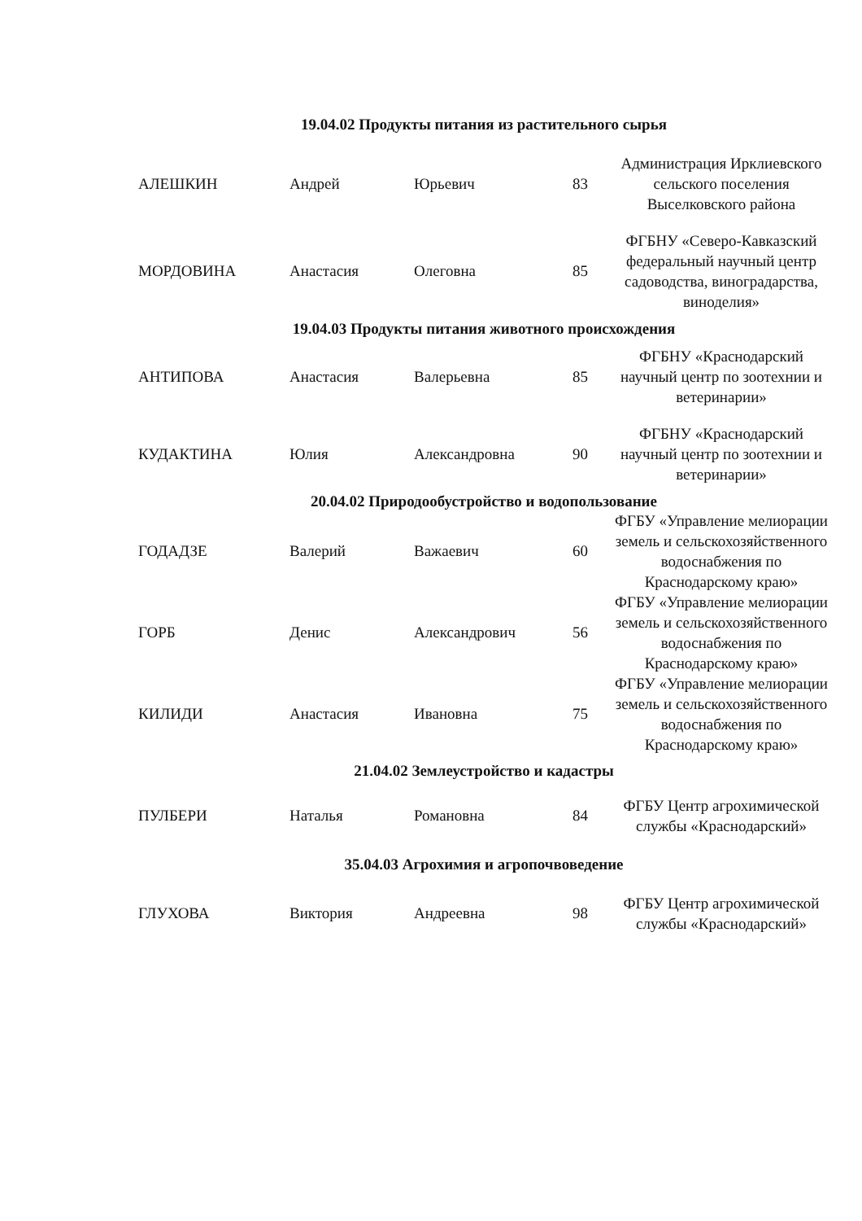| 19.04.02 Продукты питания из растительного сырья | | | | |
| --- | --- | --- | --- | --- |
| АЛЕШКИН | Андрей | Юрьевич | 83 | Администрация Ирклиевского сельского поселения Выселковского района |
| МОРДОВИНА | Анастасия | Олеговна | 85 | ФГБНУ «Северо-Кавказский федеральный научный центр садоводства, виноградарства, виноделия» |
| 19.04.03 Продукты питания животного происхождения | | | | |
| АНТИПОВА | Анастасия | Валерьевна | 85 | ФГБНУ «Краснодарский научный центр по зоотехнии и ветеринарии» |
| КУДАКТИНА | Юлия | Александровна | 90 | ФГБНУ «Краснодарский научный центр по зоотехнии и ветеринарии» |
| 20.04.02 Природообустройство и водопользование | | | | |
| ГОДАДЗЕ | Валерий | Важаевич | 60 | ФГБУ «Управление мелиорации земель и сельскохозяйственного водоснабжения по Краснодарскому краю» |
| ГОРБ | Денис | Александрович | 56 | ФГБУ «Управление мелиорации земель и сельскохозяйственного водоснабжения по Краснодарскому краю» |
| КИЛИДИ | Анастасия | Ивановна | 75 | ФГБУ «Управление мелиорации земель и сельскохозяйственного водоснабжения по Краснодарскому краю» |
| 21.04.02 Землеустройство и кадастры | | | | |
| ПУЛБЕРИ | Наталья | Романовна | 84 | ФГБУ Центр агрохимической службы «Краснодарский» |
| 35.04.03 Агрохимия и агропочвоведение | | | | |
| ГЛУХОВА | Виктория | Андреевна | 98 | ФГБУ Центр агрохимической службы «Краснодарский» |